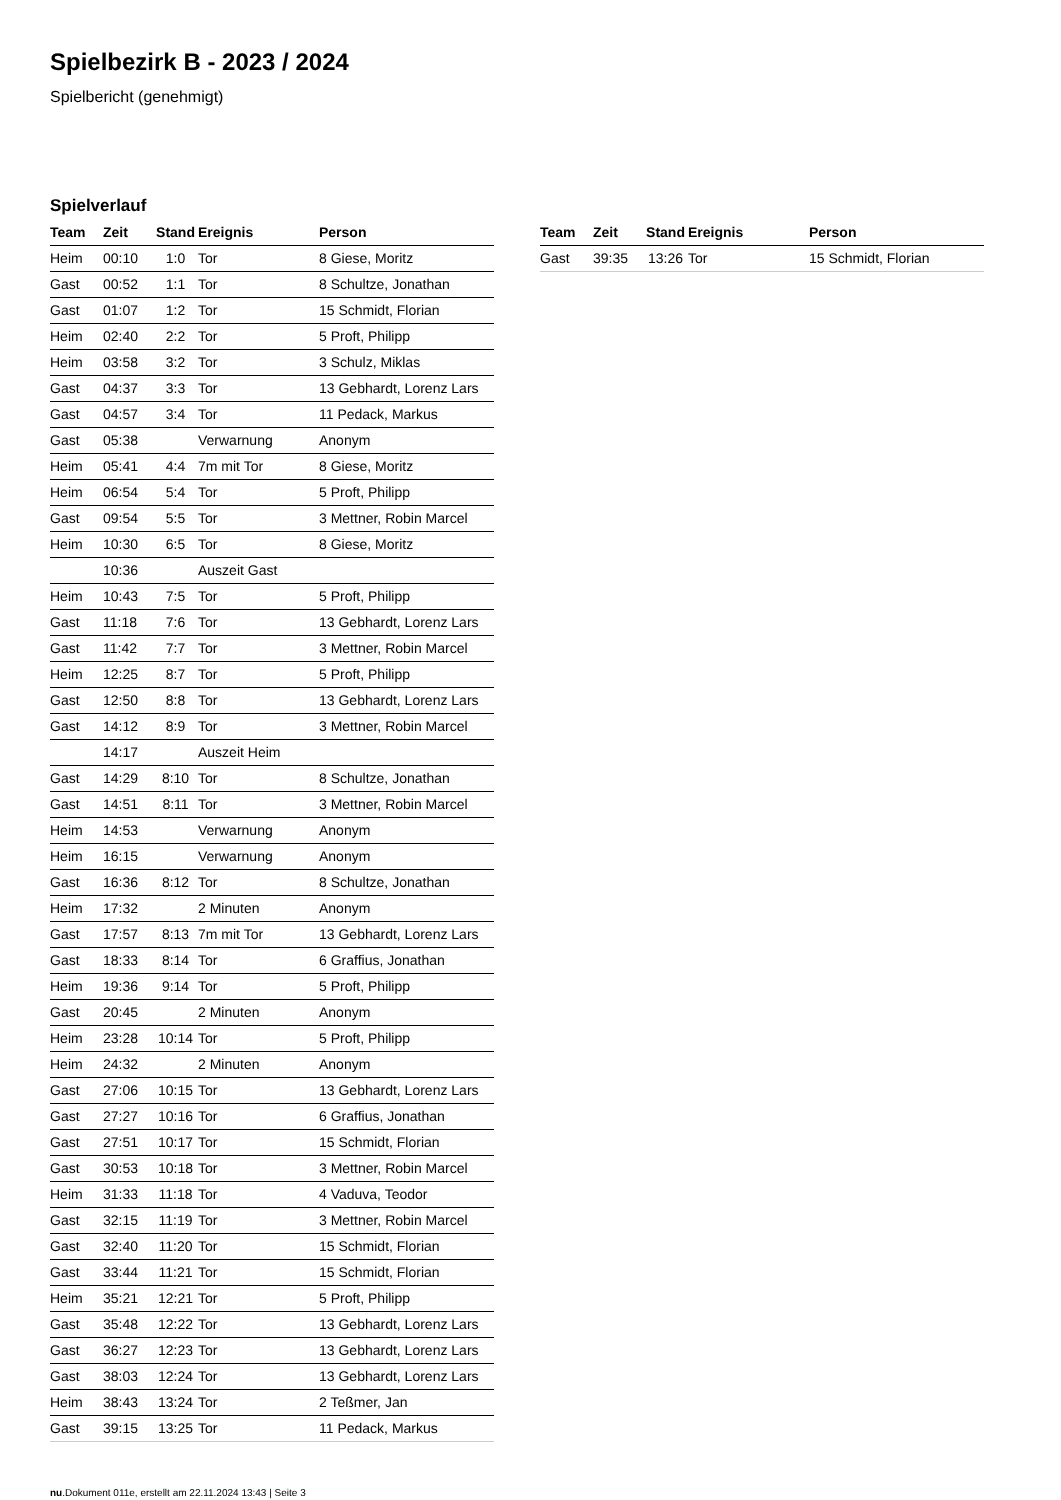Spielbezirk B - 2023 / 2024
Spielbericht (genehmigt)
Spielverlauf
| Team | Zeit | Stand | Ereignis | Person |
| --- | --- | --- | --- | --- |
| Heim | 00:10 | 1:0 | Tor | 8 Giese, Moritz |
| Gast | 00:52 | 1:1 | Tor | 8 Schultze, Jonathan |
| Gast | 01:07 | 1:2 | Tor | 15 Schmidt, Florian |
| Heim | 02:40 | 2:2 | Tor | 5 Proft, Philipp |
| Heim | 03:58 | 3:2 | Tor | 3 Schulz, Miklas |
| Gast | 04:37 | 3:3 | Tor | 13 Gebhardt, Lorenz Lars |
| Gast | 04:57 | 3:4 | Tor | 11 Pedack, Markus |
| Gast | 05:38 | | Verwarnung | Anonym |
| Heim | 05:41 | 4:4 | 7m mit Tor | 8 Giese, Moritz |
| Heim | 06:54 | 5:4 | Tor | 5 Proft, Philipp |
| Gast | 09:54 | 5:5 | Tor | 3 Mettner, Robin Marcel |
| Heim | 10:30 | 6:5 | Tor | 8 Giese, Moritz |
| | 10:36 | | Auszeit Gast | |
| Heim | 10:43 | 7:5 | Tor | 5 Proft, Philipp |
| Gast | 11:18 | 7:6 | Tor | 13 Gebhardt, Lorenz Lars |
| Gast | 11:42 | 7:7 | Tor | 3 Mettner, Robin Marcel |
| Heim | 12:25 | 8:7 | Tor | 5 Proft, Philipp |
| Gast | 12:50 | 8:8 | Tor | 13 Gebhardt, Lorenz Lars |
| Gast | 14:12 | 8:9 | Tor | 3 Mettner, Robin Marcel |
| | 14:17 | | Auszeit Heim | |
| Gast | 14:29 | 8:10 | Tor | 8 Schultze, Jonathan |
| Gast | 14:51 | 8:11 | Tor | 3 Mettner, Robin Marcel |
| Heim | 14:53 | | Verwarnung | Anonym |
| Heim | 16:15 | | Verwarnung | Anonym |
| Gast | 16:36 | 8:12 | Tor | 8 Schultze, Jonathan |
| Heim | 17:32 | | 2 Minuten | Anonym |
| Gast | 17:57 | 8:13 | 7m mit Tor | 13 Gebhardt, Lorenz Lars |
| Gast | 18:33 | 8:14 | Tor | 6 Graffius, Jonathan |
| Heim | 19:36 | 9:14 | Tor | 5 Proft, Philipp |
| Gast | 20:45 | | 2 Minuten | Anonym |
| Heim | 23:28 | 10:14 | Tor | 5 Proft, Philipp |
| Heim | 24:32 | | 2 Minuten | Anonym |
| Gast | 27:06 | 10:15 | Tor | 13 Gebhardt, Lorenz Lars |
| Gast | 27:27 | 10:16 | Tor | 6 Graffius, Jonathan |
| Gast | 27:51 | 10:17 | Tor | 15 Schmidt, Florian |
| Gast | 30:53 | 10:18 | Tor | 3 Mettner, Robin Marcel |
| Heim | 31:33 | 11:18 | Tor | 4 Vaduva, Teodor |
| Gast | 32:15 | 11:19 | Tor | 3 Mettner, Robin Marcel |
| Gast | 32:40 | 11:20 | Tor | 15 Schmidt, Florian |
| Gast | 33:44 | 11:21 | Tor | 15 Schmidt, Florian |
| Heim | 35:21 | 12:21 | Tor | 5 Proft, Philipp |
| Gast | 35:48 | 12:22 | Tor | 13 Gebhardt, Lorenz Lars |
| Gast | 36:27 | 12:23 | Tor | 13 Gebhardt, Lorenz Lars |
| Gast | 38:03 | 12:24 | Tor | 13 Gebhardt, Lorenz Lars |
| Heim | 38:43 | 13:24 | Tor | 2 Teßmer, Jan |
| Gast | 39:15 | 13:25 | Tor | 11 Pedack, Markus |
| Team | Zeit | Stand | Ereignis | Person |
| --- | --- | --- | --- | --- |
| Gast | 39:35 | 13:26 | Tor | 15 Schmidt, Florian |
nu.Dokument 011e, erstellt am 22.11.2024 13:43 | Seite 3